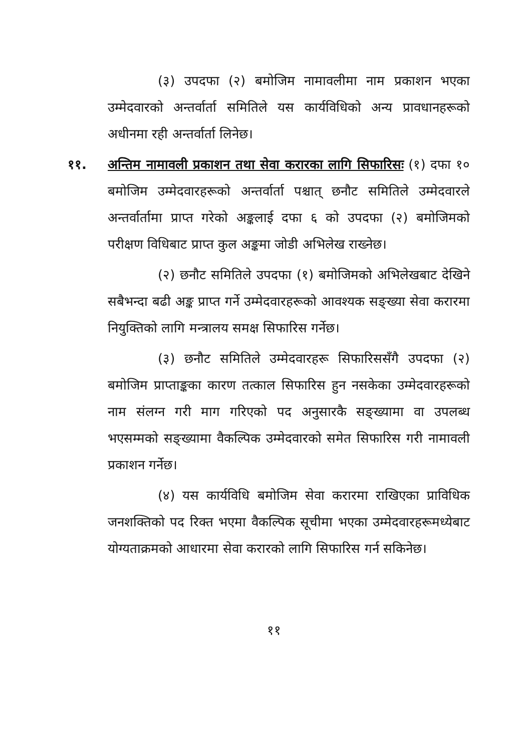(३) उपदफा (२) बमोजिम नामावलीमा नाम प्रकाशन भएका उम्मेदवारको अन्तर्वार्ता समितिले यस कार्यविधिको अन्य प्रावधानहरूको अधीनमा रही अन्तर्वार्ता लिनेछ।
११. अन्तिम नामावली प्रकाशन तथा सेवा करारका लागि सिफारिसः (१) दफा १० बमोजिम उम्मेदवारहरूको अन्तर्वार्ता पश्चात् छनौट समितिले उम्मेदवारले अन्तर्वार्तामा प्राप्त गरेको अङ्कलाई दफा ६ को उपदफा (२) बमोजिमको परीक्षण विधिबाट प्राप्त कुल अङ्कमा जोडी अभिलेख राख्नेछ।
(२) छनौट समितिले उपदफा (१) बमोजिमको अभिलेखबाट देखिने सबैभन्दा बढी अङ्क प्राप्त गर्ने उम्मेदवारहरूको आवश्यक सङ्ख्या सेवा करारमा नियुक्तिको लागि मन्त्रालय समक्ष सिफारिस गर्नेछ।
(३) छनौट समितिले उम्मेदवारहरू सिफारिससँगै उपदफा (२) बमोजिम प्राप्ताङ्कका कारण तत्काल सिफारिस हुन नसकेका उम्मेदवारहरूको नाम संलग्न गरी माग गरिएको पद अनुसारकै सङ्ख्यामा वा उपलब्ध भएसम्मको सङ्ख्यामा वैकल्पिक उम्मेदवारको समेत सिफारिस गरी नामावली प्रकाशन गर्नेछ।
(४) यस कार्यविधि बमोजिम सेवा करारमा राखिएका प्राविधिक जनशक्तिको पद रिक्त भएमा वैकल्पिक सूचीमा भएका उम्मेदवारहरूमध्येबाट योग्यताक्रमको आधारमा सेवा करारको लागि सिफारिस गर्न सकिनेछ।
११